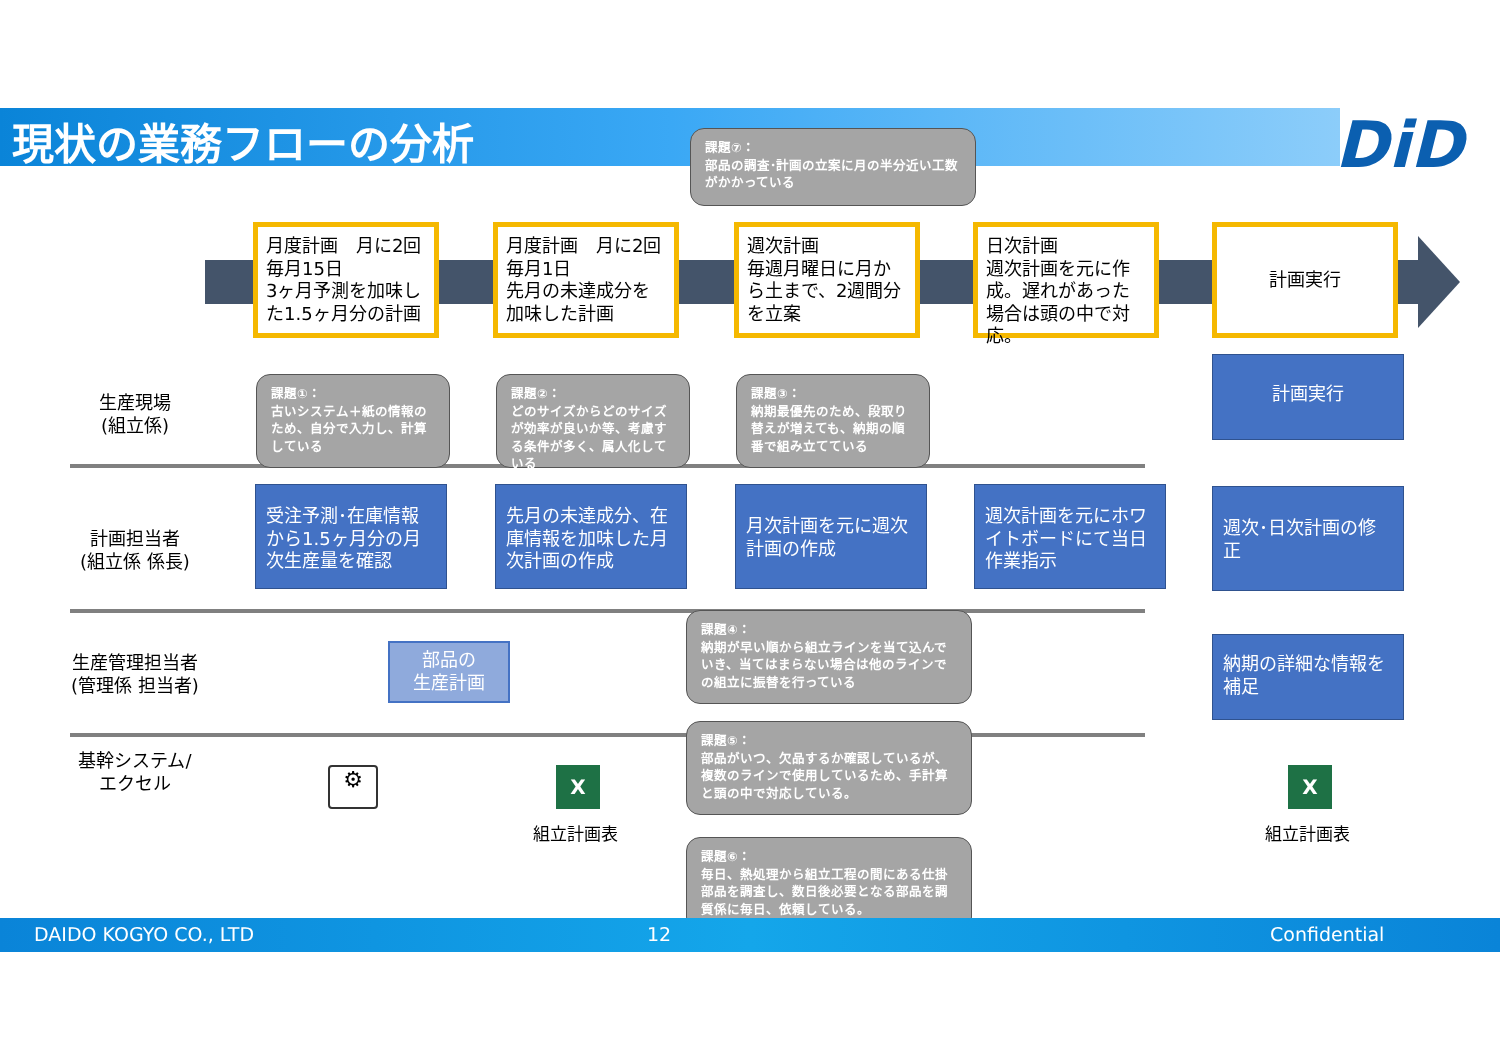現状の業務フローの分析 DiD
課題⑦：
部品の調査･計画の立案に月の半分近い工数がかかっている
月度計画　月に2回
毎月15日
3ヶ月予測を加味した1.5ヶ月分の計画
月度計画　月に2回
毎月1日
先月の未達成分を加味した計画
週次計画
毎週月曜日に月から土まで、2週間分を立案
日次計画
週次計画を元に作成。遅れがあった場合は頭の中で対応。
計画実行
生産現場
(組立係)
計画担当者
(組立係 係長)
生産管理担当者
(管理係 担当者)
基幹システム/
エクセル
課題①：
古いシステム＋紙の情報のため、自分で入力し、計算している
課題②：
どのサイズからどのサイズが効率が良いか等、考慮する条件が多く、属人化している
課題③：
納期最優先のため、段取り替えが増えても、納期の順番で組み立てている
受注予測･在庫情報から1.5ヶ月分の月次生産量を確認
先月の未達成分、在庫情報を加味した月次計画の作成
月次計画を元に週次計画の作成
週次計画を元にホワイトボードにて当日作業指示
計画実行
週次･日次計画の修正
納期の詳細な情報を補足
部品の
生産計画
課題④：
納期が早い順から組立ラインを当て込んでいき、当てはまらない場合は他のラインでの組立に振替を行っている
課題⑤：
部品がいつ、欠品するか確認しているが、複数のラインで使用しているため、手計算と頭の中で対応している。
課題⑥：
毎日、熱処理から組立工程の間にある仕掛部品を調査し、数日後必要となる部品を調質係に毎日、依頼している。
⚙ X
組立計画表
X
組立計画表
DAIDO KOGYO CO., LTD 12 Confidential